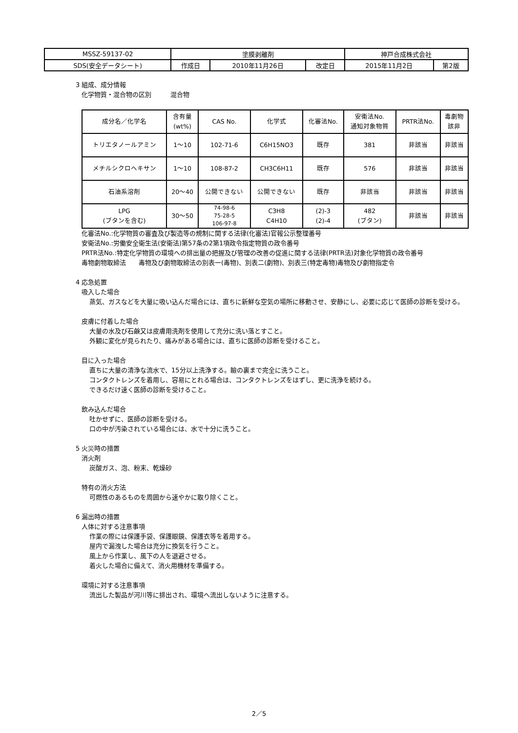| MSSZ-59137-02 | 塗膜剥離剤 | | | 神戸合成株式会社 | |
| SDS(安全データシート) | 作成日 | 2010年11月26日 | 改定日 | 2015年11月2日 | 第2版 |
3 組成、成分情報
化学物質・混合物の区別　　　混合物
| 成分名／化学名 | 含有量 (wt%) | CAS No. | 化学式 | 化審法No. | 安衛法No. 通知対象物質 | PRTR法No. | 毒劇物 該非 |
| --- | --- | --- | --- | --- | --- | --- | --- |
| トリエタノールアミン | 1～10 | 102-71-6 | C6H15NO3 | 既存 | 381 | 非該当 | 非該当 |
| メチルシクロヘキサン | 1～10 | 108-87-2 | CH3C6H11 | 既存 | 576 | 非該当 | 非該当 |
| 石油系溶剤 | 20～40 | 公開できない | 公開できない | 既存 | 非該当 | 非該当 | 非該当 |
| LPG (ブタンを含む) | 30～50 | 74-98-6 75-28-5 106-97-8 | C3H8 C4H10 | (2)-3 (2)-4 | 482 (ブタン) | 非該当 | 非該当 |
化審法No.:化学物質の審査及び製造等の規制に関する法律(化審法)官報公示整理番号
安衛法No.:労働安全衛生法(安衛法)第57条の2第1項政令指定物質の政令番号
PRTR法No.:特定化学物質の環境への排出量の把握及び管理の改善の促進に関する法律(PRTR法)対象化学物質の政令番号
毒物劇物取締法　　毒物及び劇物取締法の別表一(毒物)、別表二(劇物)、別表三(特定毒物)毒物及び劇物指定令
4 応急処置
吸入した場合
蒸気、ガスなどを大量に吸い込んだ場合には、直ちに新鮮な空気の場所に移動させ、安静にし、必要に応じて医師の診断を受ける。
皮膚に付着した場合
大量の水及び石鹸又は皮膚用洗剤を使用して充分に洗い落とすこと。
外観に変化が見られたり、痛みがある場合には、直ちに医師の診断を受けること。
目に入った場合
直ちに大量の清浄な流水で、15分以上洗浄する。瞼の裏まで完全に洗うこと。
コンタクトレンズを着用し、容易にとれる場合は、コンタクトレンズをはずし、更に洗浄を続ける。
できるだけ速く医師の診断を受けること。
飲み込んだ場合
吐かせずに、医師の診断を受ける。
口の中が汚染されている場合には、水で十分に洗うこと。
5 火災時の措置
消火剤
炭酸ガス、泡、粉末、乾燥砂
特有の消火方法
可燃性のあるものを周囲から速やかに取り除くこと。
6 漏出時の措置
人体に対する注意事項
作業の際には保護手袋、保護眼鏡、保護衣等を着用する。
屋内で漏洩した場合は充分に換気を行うこと。
風上から作業し、風下の人を退避させる。
着火した場合に備えて、消火用機材を準備する。
環境に対する注意事項
流出した製品が河川等に排出され、環境へ流出しないように注意する。
2／5